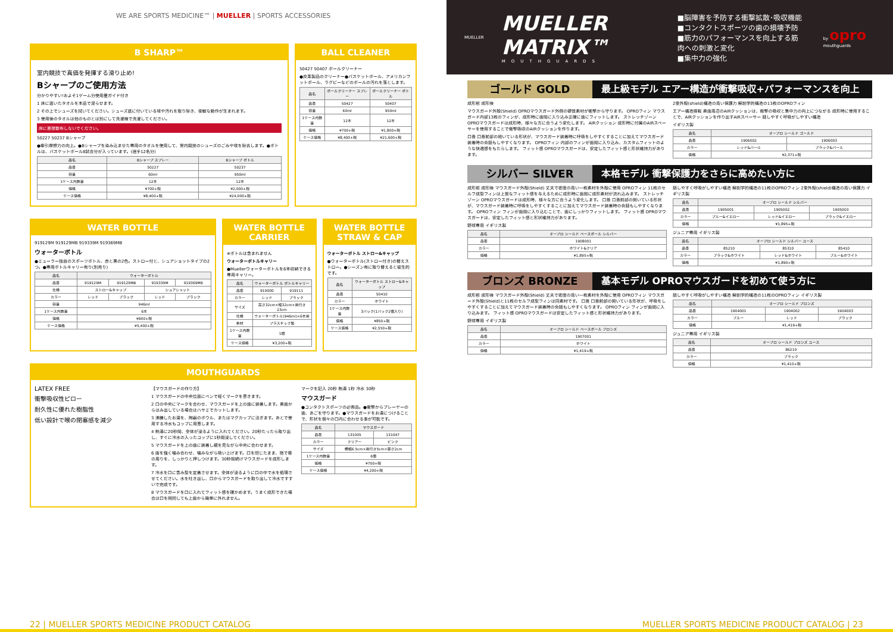WE ARE SPORTS MEDICINE™ | MUELLER | SPORTS ACCESSORIES
B SHARP™
室内競技で真価を発揮する滑り止め!
Bシャープのご使用方法
分かりやすい!およそ1ゲーム分使用量ガイド付き
1 床に置いたタオルを本品で湿らせます。
2 その上でシューズを拭いてください。シューズ底に付いている埃や汚れを取り除き、俊敏な動作が生まれます。
3 使用後のタオルは他のものとは別にして洗濯機で洗濯してください。
床に直接散布しないでください。
50227 50237 Bシャープ
●牽引摩擦力の向上。●Bシャープを染み込ませた専用のタオルを使用して、室内競技のシューズのごみや埃を除去します。●ボトルは、バスケットボール8試合分が入っています。(選手12名分)
| 品名 | Bシャープ スプレー | Bシャープ ボトル |
| --- | --- | --- |
| 品番 | 50227 | 50237 |
| 容量 | 60ml | 950ml |
| 1ケース内数量 | 12本 | 12本 |
| 価格 | ¥700+税 | ¥2,000+税 |
| ケース価格 | ¥8,400+税 | ¥24,000+税 |
BALL CLEANER
50427 50407 ボールクリーナー
●皮革製品のクリーナー●バスケットボール、アメリカンフットボール、ラグビーなどのボールの汚れを落とします。
| 品名 | ボールクリーナー スプレー | ボールクリーナー ボトル |
| --- | --- | --- |
| 品番 | 50427 | 50407 |
| 容量 | 60ml | 950ml |
| 1ケース内数量 | 12本 | 12本 |
| 価格 | ¥700+税 | ¥1,800+税 |
| ケース価格 | ¥8,400+税 | ¥21,600+税 |
WATER BOTTLE
919129M 919129MB 919339M 919369MB
ウォーターボトル
●ミューラー独自のスポーツボトル、赤と黒の2色。ストロー付と、シュアショットタイプの2つ。●専用ボトルキャリー有り(別売り)
| 品名 | ウォーターボトル | | | |
| --- | --- | --- | --- | --- |
| 品番 | 919129M | 919129MB | 919339M | 919369MB |
| 仕様 | ストロー&キャップ | | シュアショット | |
| カラー | レッド | ブラック | レッド | ブラック |
| 容量 | 946ml | | | |
| 1ケース内数量 | 6本 | | | |
| 価格 | ¥900+税 | | | |
| ケース価格 | ¥5,400+税 | | | |
WATER BOTTLE CARRIER
※ボトルは含まれません
ウォーターボトルキャリー
●Muellerウォーターボトルを6本収納できる専用キャリー。
| 品名 | ウォーターボトル ボトルキャリー | |
| --- | --- | --- |
| 品番 | 919000 | 919111 |
| カラー | レッド | ブラック |
| サイズ | 高さ32cm×幅32cm×奥行き23cm | |
| 仕様 | ウォーターボトル(946ml)×6本用 | |
| 素材 | プラスチック製 | |
| 1ケース内数量 | 1個 | |
| ケース価格 | ¥3,200+税 | |
WATER BOTTLE STRAW & CAP
ウォーターボトル ストロー&キャップ
●ウォーターボトル(ストロー付き)の替えストロー。●シーズン毎に取り替えると衛生的です。
| 品名 | ウォーターボトル ストロー&キャップ |
| --- | --- |
| 品番 | 50410 |
| カラー | ホワイト |
| 1ケース内数量 | 3パック(1パック2個入り) |
| 価格 | ¥850+税 |
| ケース価格 | ¥2,550+税 |
MOUTHGUARDS
LATEX FREE
衝撃吸収性ピロー
耐久性に優れた樹脂性
低い設計で喉の閉塞感を減少
【マウスガードの作り方】
1 マウスガードの中央位置にペンで軽くマークを書きます。
2 口の中央にマークを合わせ、マウスガードを上の歯に装着します。奥歯からはみ出している場合はハサミでカットします。
3 沸騰したお湯を、陶器のボウル、またはマグカップに注ぎます。あとで使用する冷水もコップに用意します。
4 熱湯に20秒間、全体が浸るように入れてください。20秒たったら取り出し、すぐに冷水の入ったコップに1秒間浸してください。
5 マウスガードを上の歯に装着し鏡を見ながら中央に合わせます。
6 歯を強く噛み合わせ、噛みながら吸い上げます。口を閉じたまま、指で唇の周りを、しっかりと押しつけます。30秒間続けマウスガードを成形します。
7 冷水を口に含み型を定着させます。全体が浸るように口の中で水を循環させてください。水を吐き出し、口からマウスガードを取り出して冷水ですすいで完成です。
8 マウスガードを口に入れてフィット感を確かめます。うまく成形できた場合は口を開閉しても上歯から簡単に外れません。
マークを記入 20秒 熱湯 1秒 冷水 30秒
マウスガード
●コンタクトスポーツの必需品。●衝撃からプレーヤーの歯、あごを守ります。●マウスガードをお湯につけることで、形状を個々の口内に合わせる事が可能です。
| 品名 | マウスガード | |
| --- | --- | --- |
| 品番 | 131005 | 131047 |
| カラー | クリアー | ピンク |
| サイズ | 横幅6.5cm×奥行き5cm×厚さ2cm | |
| 1ケース内数量 | 6個 | |
| 価格 | ¥700+税 | |
| ケース価格 | ¥4,200+税 | |
MUELLER
MUELLER MATRIX™
MOUTHGUARDS
■脳障害を予防する衝撃拡散･吸収機能
■コンタクトスポーツの歯の損壊予防
■筋力のパフォーマンスを向上する筋肉への刺激と変化
■集中力の強化
by opro mouthguards
ゴールド GOLD 最上級モデル エアー構造が衝撃吸収+パフォーマンスを向上
成形前 成形後
マウスガード外殻(Shield) OPROマウスガード外側の硬質素材が衝撃から守ります。 OPROフィン マウスガード内部13枚のフィンが、成形時に歯間に入り込み正確に歯にフィットします。 ストレッチゾーン OPROマウスガードは成形時、様々な方に合うよう変化します。 AIRクッション 成形時に付属のAIRスペーサーを使用することで衝撃吸収のAIRクッションを作ります。
口蓋 口蓋前部の開いている形状が、マウスガード装着時に呼吸をしやすくすることに加えてマウスガード装着時の会話もしやすくなります。 OPROフィン 内部のフィンが歯間に入り込み、カスタムフィットのような快適感をもたらします。 フィット感 OPROマウスガードは、安定したフィット感と形状維持力があります。
2重外殻(shield)構造の高い保護力 解剖学的構造の13枚のOPROフィン
エアー構造搭載 奥歯周辺のAIRクッションは、衝撃の吸収と集中力の向上につながる 成形時に使用することで、AIRクッションを作り出すAIRスペーサー 話しやすく呼吸がしやすい構造
イギリス製
| 品名 | オープロ シールド ゴールド | |
| --- | --- | --- |
| 品番 | 1906002 | 1906003 |
| カラー | レッド&パール | ブラック&パール |
| 価格 | ¥2,371+税 | |
シルバー SILVER 本格モデル 衝撃保護力をさらに高めたい方に
成形前 成形後 マウスガード外殻(Shield) 丈夫で密度の高い一枚素材を外殻に使用 OPROフィン 11枚のセルフ成型フィンは上質なフィット感を与えるために成形時に歯間に成形素材が流れ込みます。 ストレッチゾーン OPROマウスガードは成形時、様々な方に合うよう変化します。 口蓋 口蓋前部の開いている形状が、マウスガード装着時に呼吸をしやすくすることに加えてマウスガード装着時の会話もしやすくなります。 OPROフィン フィンが歯間に入り込むことで、歯にしっかりフィットします。 フィット感 OPROマウスガードは、安定したフィット感と形状維持力があります。
野球専用 イギリス製
| 品名 | オープロ シールド ベースボール シルバー |
| --- | --- |
| 品番 | 1908001 |
| カラー | ホワイト&クリア |
| 価格 | ¥1,895+税 |
話しやすく呼吸がしやすい構造 解剖学的構造の11枚のOPROフィン 2重外殻(shield)構造の高い保護力 イギリス製
| 品名 | オープロ シールド シルバー | | |
| --- | --- | --- | --- |
| 品番 | 1905001 | 1905002 | 1905003 |
| カラー | ブルー&イエロー | レッド&イエロー | ブラック&イエロー |
| 価格 | ¥1,895+税 | | |
ジュニア専用 イギリス製
| 品名 | オープロ シールド シルバー ユース | | |
| --- | --- | --- | --- |
| 品番 | 85210 | 85310 | 85410 |
| カラー | ブラック&ホワイト | レッド&ホワイト | ブルー&ホワイト |
| 価格 | ¥1,890+税 | | |
ブロンズ BRONZE 基本モデル OPROマウスガードを初めて使う方に
成形前 成形後 マウスガード外殻(Shield) 丈夫で密度の高い一枚素材を外殻に使用 OPROフィン マウスガード外殻(Shield)と11枚のセルフ成型フィンは同素材です。 口蓋 口蓋前部の開いている形状が、呼吸をしやすくすることに加えてマウスガード装着時の会話もしやすくなります。 OPROフィン フィンが歯間に入り込みます。 フィット感 OPROマウスガードは安定したフィット感と形状維持力があります。
野球専用 イギリス製
| 品名 | オープロ シールド ベースボール ブロンズ |
| --- | --- |
| 品番 | 1907001 |
| カラー | ホワイト |
| 価格 | ¥1,419+税 |
話しやすく呼吸がしやすい構造 解剖学的構造の11枚のOPROフィン イギリス製
| 品名 | オープロ シールド ブロンズ | | |
| --- | --- | --- | --- |
| 品番 | 1904001 | 1904002 | 1904003 |
| カラー | ブルー | レッド | ブラック |
| 価格 | ¥1,419+税 | | |
ジュニア専用 イギリス製
| 品名 | オープロ シールド ブロンズ ユース |
| --- | --- |
| 品番 | 86210 |
| カラー | ブラック |
| 価格 | ¥1,410+税 |
22 | MUELLER SPORTS MEDICINE PRODUCT CATALOG MUELLER SPORTS MEDICINE PRODUCT CATALOG | 23